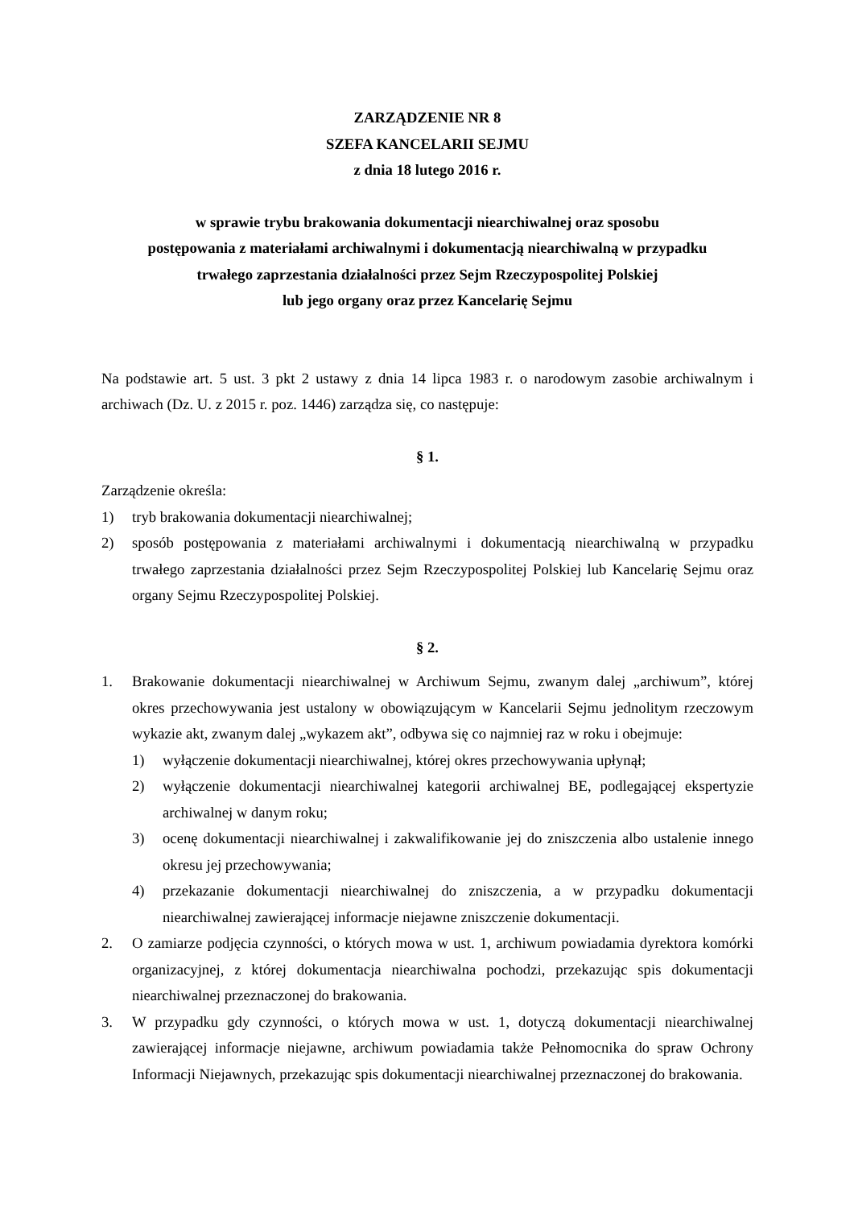ZARZĄDZENIE NR 8
SZEFA KANCELARII SEJMU
z dnia 18 lutego 2016 r.
w sprawie trybu brakowania dokumentacji niearchiwalnej oraz sposobu
postępowania z materiałami archiwalnymi i dokumentacją niearchiwalną w przypadku
trwałego zaprzestania działalności przez Sejm Rzeczypospolitej Polskiej
lub jego organy oraz przez Kancelarię Sejmu
Na podstawie art. 5 ust. 3 pkt 2 ustawy z dnia 14 lipca 1983 r. o narodowym zasobie archiwalnym i archiwach (Dz. U. z 2015 r. poz. 1446) zarządza się, co następuje:
§ 1.
Zarządzenie określa:
1) tryb brakowania dokumentacji niearchiwalnej;
2) sposób postępowania z materiałami archiwalnymi i dokumentacją niearchiwalną w przypadku trwałego zaprzestania działalności przez Sejm Rzeczypospolitej Polskiej lub Kancelarię Sejmu oraz organy Sejmu Rzeczypospolitej Polskiej.
§ 2.
1. Brakowanie dokumentacji niearchiwalnej w Archiwum Sejmu, zwanym dalej „archiwum”, której okres przechowywania jest ustalony w obowiązującym w Kancelarii Sejmu jednolitym rzeczowym wykazie akt, zwanym dalej „wykazem akt”, odbywa się co najmniej raz w roku i obejmuje:
1) wyłączenie dokumentacji niearchiwalnej, której okres przechowywania upłynął;
2) wyłączenie dokumentacji niearchiwalnej kategorii archiwalnej BE, podlegającej ekspertyzie archiwalnej w danym roku;
3) ocenę dokumentacji niearchiwalnej i zakwalifikowanie jej do zniszczenia albo ustalenie innego okresu jej przechowywania;
4) przekazanie dokumentacji niearchiwalnej do zniszczenia, a w przypadku dokumentacji niearchiwalnej zawierającej informacje niejawne zniszczenie dokumentacji.
2. O zamiarze podjęcia czynności, o których mowa w ust. 1, archiwum powiadamia dyrektora komórki organizacyjnej, z której dokumentacja niearchiwalna pochodzi, przekazując spis dokumentacji niearchiwalnej przeznaczonej do brakowania.
3. W przypadku gdy czynności, o których mowa w ust. 1, dotyczą dokumentacji niearchiwalnej zawierającej informacje niejawne, archiwum powiadamia także Pełnomocnika do spraw Ochrony Informacji Niejawnych, przekazując spis dokumentacji niearchiwalnej przeznaczonej do brakowania.